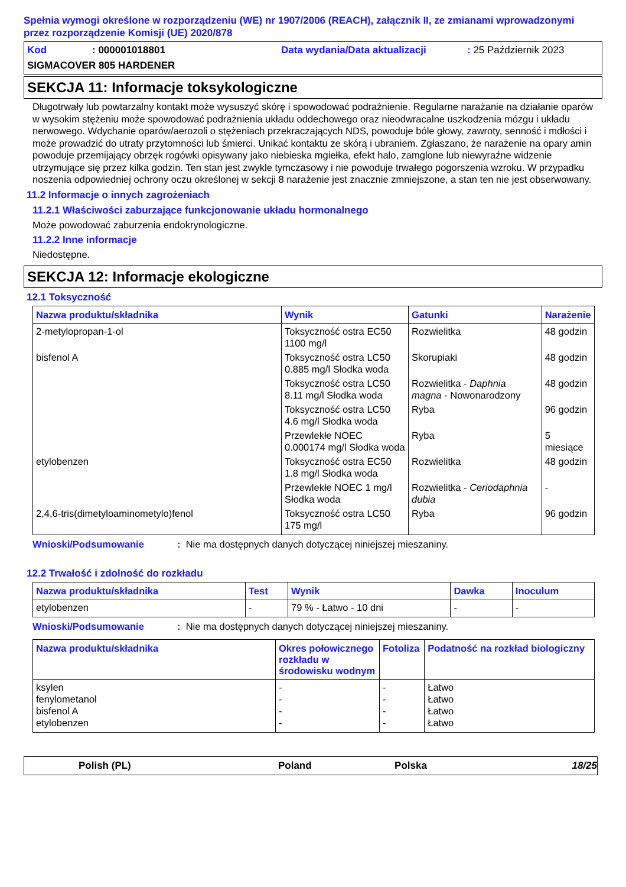Spełnia wymogi określone w rozporządzeniu (WE) nr 1907/2006 (REACH), załącznik II, ze zmianami wprowadzonymi przez rozporządzenie Komisji (UE) 2020/878
Kod: 000001018801 Data wydania/Data aktualizacji: 25 Październik 2023
SIGMACOVER 805 HARDENER
SEKCJA 11: Informacje toksykologiczne
Długotrwały lub powtarzalny kontakt może wysuszyć skórę i spowodować podrażnienie. Regularne narażanie na działanie oparów w wysokim stężeniu może spowodować podrażnienia układu oddechowego oraz nieodwracalne uszkodzenia mózgu i układu nerwowego. Wdychanie oparów/aerozoli o stężeniach przekraczających NDS, powoduje bóle głowy, zawroty, senność i mdłości i może prowadzić do utraty przytomności lub śmierci. Unikać kontaktu ze skórą i ubraniem. Zgłaszano, że narażenie na opary amin powoduje przemijający obrzęk rogówki opisywany jako niebieska mgiełka, efekt halo, zamglone lub niewyraźne widzenie utrzymujące się przez kilka godzin. Ten stan jest zwykle tymczasowy i nie powoduje trwałego pogorszenia wzroku. W przypadku noszenia odpowiedniej ochrony oczu określonej w sekcji 8 narażenie jest znacznie zmniejszone, a stan ten nie jest obserwowany.
11.2 Informacje o innych zagrożeniach
11.2.1 Właściwości zaburzające funkcjonowanie układu hormonalnego
Może powodować zaburzenia endokrynologiczne.
11.2.2 Inne informacje
Niedostępne.
SEKCJA 12: Informacje ekologiczne
12.1 Toksyczność
| Nazwa produktu/składnika | Wynik | Gatunki | Narażenie |
| --- | --- | --- | --- |
| 2-metylopropan-1-ol | Toksyczność ostra EC50 1100 mg/l | Rozwielitka | 48 godzin |
| bisfenol A | Toksyczność ostra LC50 0.885 mg/l Słodka woda | Skorupiaki | 48 godzin |
| | Toksyczność ostra LC50 8.11 mg/l Słodka woda | Rozwielitka - Daphnia magna - Nowonarodzony | 48 godzin |
| | Toksyczność ostra LC50 4.6 mg/l Słodka woda | Ryba | 96 godzin |
| | Przewlekłe NOEC 0.000174 mg/l Słodka woda | Ryba | 5 miesiące |
| etylobenzen | Toksyczność ostra EC50 1.8 mg/l Słodka woda | Rozwielitka | 48 godzin |
| | Przewlekłe NOEC 1 mg/l Słodka woda | Rozwielitka - Ceriodaphnia dubia | - |
| 2,4,6-tris(dimetyloaminometylo)fenol | Toksyczność ostra LC50 175 mg/l | Ryba | 96 godzin |
Wnioski/Podsumowanie: Nie ma dostępnych danych dotyczącej niniejszej mieszaniny.
12.2 Trwałość i zdolność do rozkładu
| Nazwa produktu/składnika | Test | Wynik | Dawka | Inoculum |
| --- | --- | --- | --- | --- |
| etylobenzen | - | 79 % - Łatwo - 10 dni | - | - |
Wnioski/Podsumowanie: Nie ma dostępnych danych dotyczącej niniejszej mieszaniny.
| Nazwa produktu/składnika | Okres połowicznego rozkładu w środowisku wodnym | Fotoliza | Podatność na rozkład biologiczny |
| --- | --- | --- | --- |
| ksylen fenylometanol bisfenol A etylobenzen | - - - - | - - - - | Łatwo Łatwo Łatwo Łatwo |
Polish (PL) Poland Polska 18/25